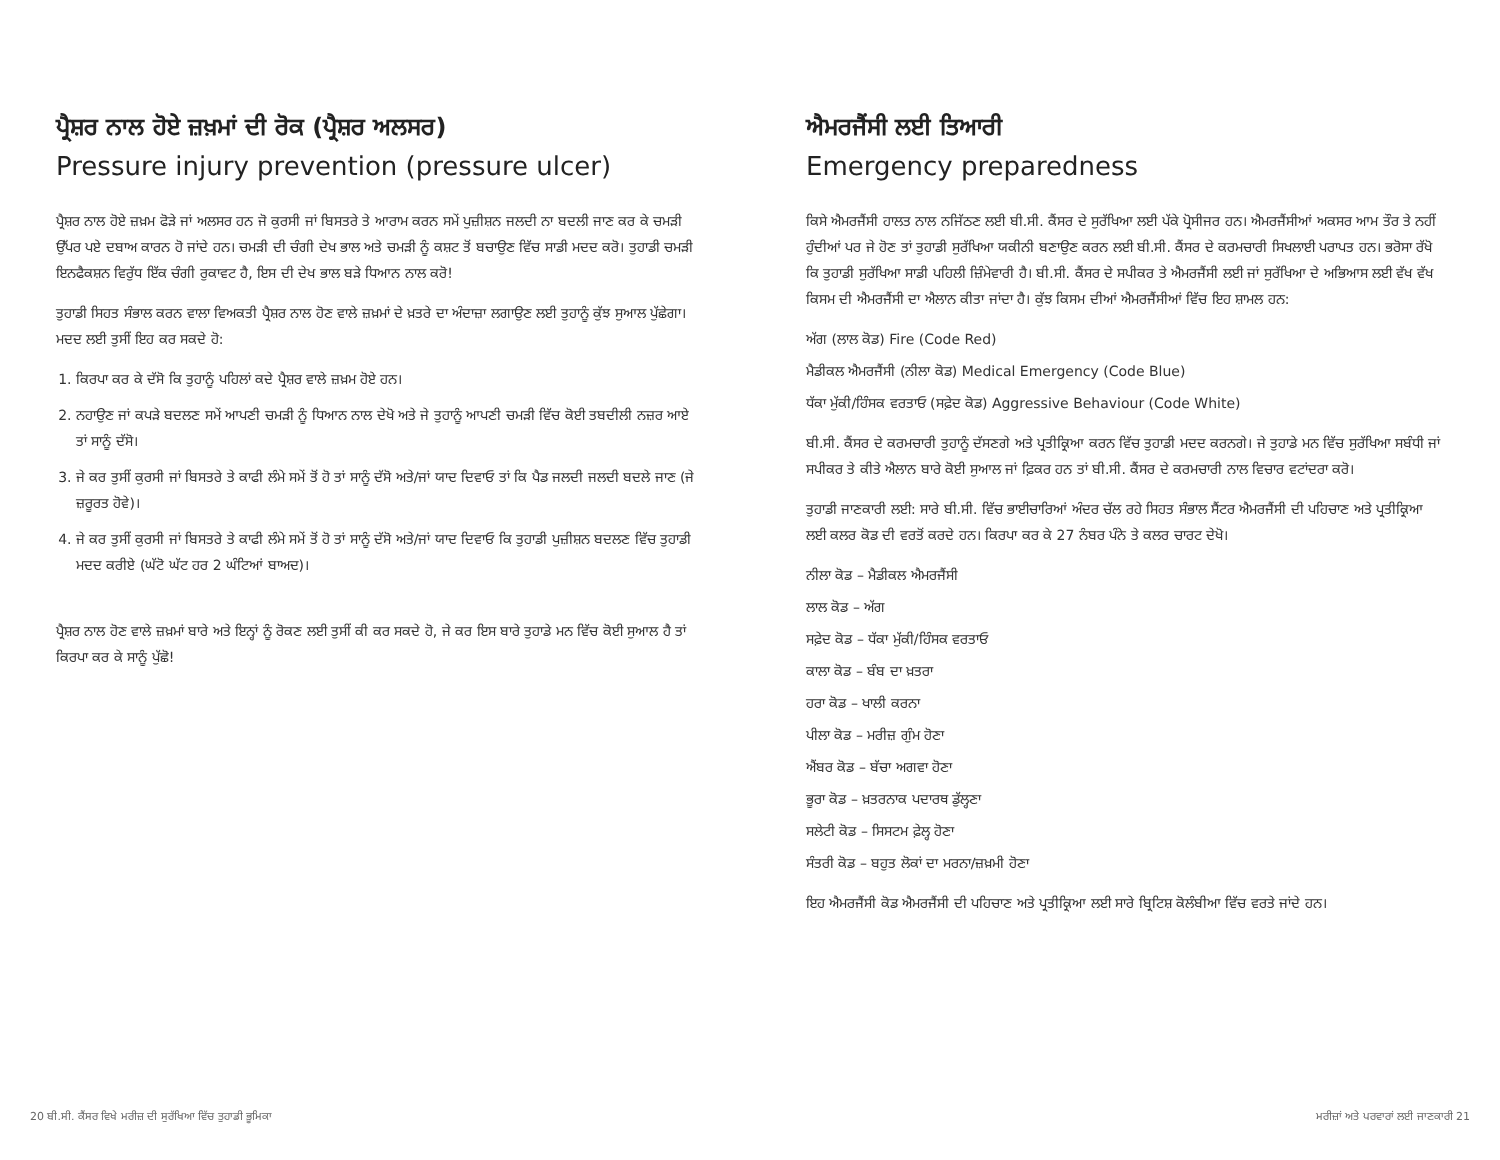ਪ੍ਰੈਸ਼ਰ ਨਾਲ ਹੋਏ ਜ਼ਖ਼ਮਾਂ ਦੀ ਰੋਕ (ਪ੍ਰੈਸ਼ਰ ਅਲਸਰ)
Pressure injury prevention (pressure ulcer)
ਪ੍ਰੈਸ਼ਰ ਨਾਲ ਹੋਏ ਜ਼ਖ਼ਮ ਫੋੜੇ ਜਾਂ ਅਲਸਰ ਹਨ ਜੋ ਕੁਰਸੀ ਜਾਂ ਬਿਸਤਰੇ ਤੇ ਆਰਾਮ ਕਰਨ ਸਮੇਂ ਪੁਜ਼ੀਸ਼ਨ ਜਲਦੀ ਨਾ ਬਦਲੀ ਜਾਣ ਕਰ ਕੇ ਚਮੜੀ ਉੱਪਰ ਪਏ ਦਬਾਅ ਕਾਰਨ ਹੋ ਜਾਂਦੇ ਹਨ। ਚਮੜੀ ਦੀ ਚੰਗੀ ਦੇਖ ਭਾਲ ਅਤੇ ਚਮੜੀ ਨੂੰ ਕਸ਼ਟ ਤੋਂ ਬਚਾਉਣ ਵਿੱਚ ਸਾਡੀ ਮਦਦ ਕਰੋ। ਤੁਹਾਡੀ ਚਮੜੀ ਇਨਫੈਕਸ਼ਨ ਵਿਰੁੱਧ ਇੱਕ ਚੰਗੀ ਰੁਕਾਵਟ ਹੈ, ਇਸ ਦੀ ਦੇਖ ਭਾਲ ਬੜੇ ਧਿਆਨ ਨਾਲ ਕਰੋ!
ਤੁਹਾਡੀ ਸਿਹਤ ਸੰਭਾਲ ਕਰਨ ਵਾਲਾ ਵਿਅਕਤੀ ਪ੍ਰੈਸ਼ਰ ਨਾਲ ਹੋਣ ਵਾਲੇ ਜ਼ਖ਼ਮਾਂ ਦੇ ਖ਼ਤਰੇ ਦਾ ਅੰਦਾਜ਼ਾ ਲਗਾਉਣ ਲਈ ਤੁਹਾਨੂੰ ਕੁੱਝ ਸੁਆਲ ਪੁੱਛੇਗਾ। ਮਦਦ ਲਈ ਤੁਸੀਂ ਇਹ ਕਰ ਸਕਦੇ ਹੋ:
1. ਕਿਰਪਾ ਕਰ ਕੇ ਦੱਸੋ ਕਿ ਤੁਹਾਨੂੰ ਪਹਿਲਾਂ ਕਦੇ ਪ੍ਰੈਸ਼ਰ ਵਾਲੇ ਜ਼ਖ਼ਮ ਹੋਏ ਹਨ।
2. ਨਹਾਉਣ ਜਾਂ ਕਪੜੇ ਬਦਲਣ ਸਮੇਂ ਆਪਣੀ ਚਮੜੀ ਨੂੰ ਧਿਆਨ ਨਾਲ ਦੇਖੋ ਅਤੇ ਜੇ ਤੁਹਾਨੂੰ ਆਪਣੀ ਚਮੜੀ ਵਿੱਚ ਕੋਈ ਤਬਦੀਲੀ ਨਜ਼ਰ ਆਏ ਤਾਂ ਸਾਨੂੰ ਦੱਸੋ।
3. ਜੇ ਕਰ ਤੁਸੀਂ ਕੁਰਸੀ ਜਾਂ ਬਿਸਤਰੇ ਤੇ ਕਾਫੀ ਲੰਮੇ ਸਮੇਂ ਤੋਂ ਹੋ ਤਾਂ ਸਾਨੂੰ ਦੱਸੋ ਅਤੇ/ਜਾਂ ਯਾਦ ਦਿਵਾਓ ਤਾਂ ਕਿ ਪੈਡ ਜਲਦੀ ਜਲਦੀ ਬਦਲੇ ਜਾਣ (ਜੇ ਜ਼ਰੂਰਤ ਹੋਵੇ)।
4. ਜੇ ਕਰ ਤੁਸੀਂ ਕੁਰਸੀ ਜਾਂ ਬਿਸਤਰੇ ਤੇ ਕਾਫੀ ਲੰਮੇ ਸਮੇਂ ਤੋਂ ਹੋ ਤਾਂ ਸਾਨੂੰ ਦੱਸੋ ਅਤੇ/ਜਾਂ ਯਾਦ ਦਿਵਾਓ ਕਿ ਤੁਹਾਡੀ ਪੁਜ਼ੀਸ਼ਨ ਬਦਲਣ ਵਿੱਚ ਤੁਹਾਡੀ ਮਦਦ ਕਰੀਏ (ਘੱਟੋ ਘੱਟ ਹਰ 2 ਘੰਟਿਆਂ ਬਾਅਦ)।
ਪ੍ਰੈਸ਼ਰ ਨਾਲ ਹੋਣ ਵਾਲੇ ਜ਼ਖ਼ਮਾਂ ਬਾਰੇ ਅਤੇ ਇਨ੍ਹਾਂ ਨੂੰ ਰੋਕਣ ਲਈ ਤੁਸੀਂ ਕੀ ਕਰ ਸਕਦੇ ਹੋ, ਜੇ ਕਰ ਇਸ ਬਾਰੇ ਤੁਹਾਡੇ ਮਨ ਵਿੱਚ ਕੋਈ ਸੁਆਲ ਹੈ ਤਾਂ ਕਿਰਪਾ ਕਰ ਕੇ ਸਾਨੂੰ ਪੁੱਛੋ!
ਐਮਰਜੈਂਸੀ ਲਈ ਤਿਆਰੀ
Emergency preparedness
ਕਿਸੇ ਐਮਰਜੈਂਸੀ ਹਾਲਤ ਨਾਲ ਨਜਿੱਠਣ ਲਈ ਬੀ.ਸੀ. ਕੈਂਸਰ ਦੇ ਸੁਰੱਖਿਆ ਲਈ ਪੱਕੇ ਪ੍ਰੋਸੀਜਰ ਹਨ। ਐਮਰਜੈਂਸੀਆਂ ਅਕਸਰ ਆਮ ਤੌਰ ਤੇ ਨਹੀਂ ਹੁੰਦੀਆਂ ਪਰ ਜੇ ਹੋਣ ਤਾਂ ਤੁਹਾਡੀ ਸੁਰੱਖਿਆ ਯਕੀਨੀ ਬਣਾਉਣ ਕਰਨ ਲਈ ਬੀ.ਸੀ. ਕੈਂਸਰ ਦੇ ਕਰਮਚਾਰੀ ਸਿਖਲਾਈ ਪਰਾਪਤ ਹਨ। ਭਰੋਸਾ ਰੱਖੋ ਕਿ ਤੁਹਾਡੀ ਸੁਰੱਖਿਆ ਸਾਡੀ ਪਹਿਲੀ ਜ਼ਿੰਮੇਵਾਰੀ ਹੈ। ਬੀ.ਸੀ. ਕੈਂਸਰ ਦੇ ਸਪੀਕਰ ਤੇ ਐਮਰਜੈਂਸੀ ਲਈ ਜਾਂ ਸੁਰੱਖਿਆ ਦੇ ਅਭਿਆਸ ਲਈ ਵੱਖ ਵੱਖ ਕਿਸਮ ਦੀ ਐਮਰਜੈਂਸੀ ਦਾ ਐਲਾਨ ਕੀਤਾ ਜਾਂਦਾ ਹੈ। ਕੁੱਝ ਕਿਸਮ ਦੀਆਂ ਐਮਰਜੈਂਸੀਆਂ ਵਿੱਚ ਇਹ ਸ਼ਾਮਲ ਹਨ:
ਅੱਗ (ਲਾਲ ਕੋਡ) Fire (Code Red)
ਮੈਡੀਕਲ ਐਮਰਜੈਂਸੀ (ਨੀਲਾ ਕੋਡ) Medical Emergency (Code Blue)
ਧੱਕਾ ਮੁੱਕੀ/ਹਿੰਸਕ ਵਰਤਾਓ (ਸਫ਼ੇਦ ਕੋਡ) Aggressive Behaviour (Code White)
ਬੀ.ਸੀ. ਕੈਂਸਰ ਦੇ ਕਰਮਚਾਰੀ ਤੁਹਾਨੂੰ ਦੱਸਣਗੇ ਅਤੇ ਪ੍ਰਤੀਕ੍ਰਿਆ ਕਰਨ ਵਿੱਚ ਤੁਹਾਡੀ ਮਦਦ ਕਰਨਗੇ। ਜੇ ਤੁਹਾਡੇ ਮਨ ਵਿੱਚ ਸੁਰੱਖਿਆ ਸਬੰਧੀ ਜਾਂ ਸਪੀਕਰ ਤੇ ਕੀਤੇ ਐਲਾਨ ਬਾਰੇ ਕੋਈ ਸੁਆਲ ਜਾਂ ਫ਼ਿਕਰ ਹਨ ਤਾਂ ਬੀ.ਸੀ. ਕੈਂਸਰ ਦੇ ਕਰਮਚਾਰੀ ਨਾਲ ਵਿਚਾਰ ਵਟਾਂਦਰਾ ਕਰੋ।
ਤੁਹਾਡੀ ਜਾਣਕਾਰੀ ਲਈ: ਸਾਰੇ ਬੀ.ਸੀ. ਵਿੱਚ ਭਾਈਚਾਰਿਆਂ ਅੰਦਰ ਚੱਲ ਰਹੇ ਸਿਹਤ ਸੰਭਾਲ ਸੈਂਟਰ ਐਮਰਜੈਂਸੀ ਦੀ ਪਹਿਚਾਣ ਅਤੇ ਪ੍ਰਤੀਕ੍ਰਿਆ ਲਈ ਕਲਰ ਕੋਡ ਦੀ ਵਰਤੋਂ ਕਰਦੇ ਹਨ। ਕਿਰਪਾ ਕਰ ਕੇ 27 ਨੰਬਰ ਪੰਨੇ ਤੇ ਕਲਰ ਚਾਰਟ ਦੇਖੋ।
ਨੀਲਾ ਕੋਡ – ਮੈਡੀਕਲ ਐਮਰਜੈਂਸੀ
ਲਾਲ ਕੋਡ – ਅੱਗ
ਸਫ਼ੇਦ ਕੋਡ – ਧੱਕਾ ਮੁੱਕੀ/ਹਿੰਸਕ ਵਰਤਾਓ
ਕਾਲਾ ਕੋਡ – ਬੰਬ ਦਾ ਖ਼ਤਰਾ
ਹਰਾ ਕੋਡ – ਖਾਲੀ ਕਰਨਾ
ਪੀਲਾ ਕੋਡ – ਮਰੀਜ਼ ਗੁੰਮ ਹੋਣਾ
ਐਂਬਰ ਕੋਡ – ਬੱਚਾ ਅਗਵਾ ਹੋਣਾ
ਭੂਰਾ ਕੋਡ – ਖ਼ਤਰਨਾਕ ਪਦਾਰਥ ਡੁੱਲ੍ਹਣਾ
ਸਲੇਟੀ ਕੋਡ – ਸਿਸਟਮ ਫ਼ੇਲ੍ਹ ਹੋਣਾ
ਸੰਤਰੀ ਕੋਡ – ਬਹੁਤ ਲੋਕਾਂ ਦਾ ਮਰਨਾ/ਜ਼ਖ਼ਮੀ ਹੋਣਾ
ਇਹ ਐਮਰਜੈਂਸੀ ਕੋਡ ਐਮਰਜੈਂਸੀ ਦੀ ਪਹਿਚਾਣ ਅਤੇ ਪ੍ਰਤੀਕ੍ਰਿਆ ਲਈ ਸਾਰੇ ਬ੍ਰਿਟਿਸ਼ ਕੋਲੰਬੀਆ ਵਿੱਚ ਵਰਤੇ ਜਾਂਦੇ ਹਨ।
20 ਬੀ.ਸੀ. ਕੈਂਸਰ ਵਿਖੇ ਮਰੀਜ਼ ਦੀ ਸੁਰੱਖਿਆ ਵਿੱਚ ਤੁਹਾਡੀ ਭੂਮਿਕਾ ਮਰੀਜ਼ਾਂ ਅਤੇ ਪਰਵਾਰਾਂ ਲਈ ਜਾਣਕਾਰੀ 21